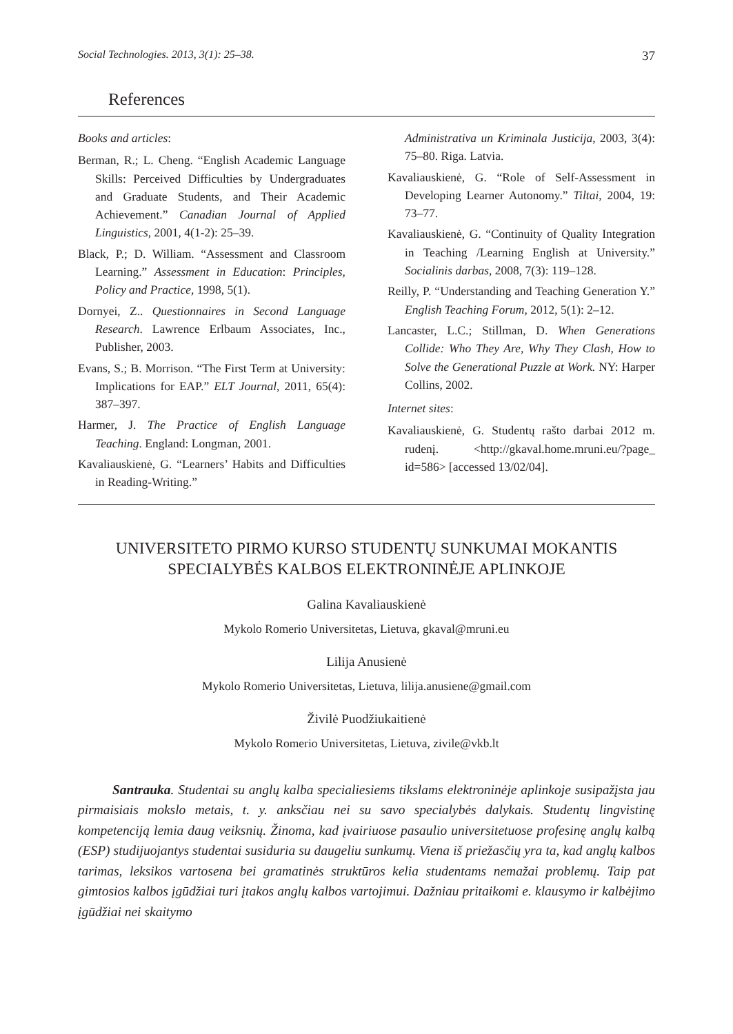Social Technologies. 2013, 3(1): 25–38. 37
References
Books and articles:
Berman, R.; L. Cheng. “English Academic Language Skills: Perceived Difficulties by Undergraduates and Graduate Students, and Their Academic Achievement.” Canadian Journal of Applied Linguistics, 2001, 4(1-2): 25–39.
Black, P.; D. William. “Assessment and Classroom Learning.” Assessment in Education: Principles, Policy and Practice, 1998, 5(1).
Dornyei, Z.. Questionnaires in Second Language Research. Lawrence Erlbaum Associates, Inc., Publisher, 2003.
Evans, S.; B. Morrison. “The First Term at University: Implications for EAP.” ELT Journal, 2011, 65(4): 387–397.
Harmer, J. The Practice of English Language Teaching. England: Longman, 2001.
Kavaliauskienė, G. “Learners’ Habits and Difficulties in Reading-Writing.”
Administrativa un Kriminala Justicija, 2003, 3(4): 75–80. Riga. Latvia.
Kavaliauskienė, G. “Role of Self-Assessment in Developing Learner Autonomy.” Tiltai, 2004, 19: 73–77.
Kavaliauskienė, G. “Continuity of Quality Integration in Teaching /Learning English at University.” Socialinis darbas, 2008, 7(3): 119–128.
Reilly, P. “Understanding and Teaching Generation Y.” English Teaching Forum, 2012, 5(1): 2–12.
Lancaster, L.C.; Stillman, D. When Generations Collide: Who They Are, Why They Clash, How to Solve the Generational Puzzle at Work. NY: Harper Collins, 2002.
Internet sites:
Kavaliauskienė, G. Studentų rašto darbai 2012 m. rudenį. <http://gkaval.home.mruni.eu/?page_ id=586> [accessed 13/02/04].
UNIVERSITETO PIRMO KURSO STUDENTŲ SUNKUMAI MOKANTIS
SPECIALYBĖS KALBOS ELEKTRONINĖJE APLINKOJE
Galina Kavaliauskienė
Mykolo Romerio Universitetas, Lietuva, gkaval@mruni.eu
Lilija Anusienė
Mykolo Romerio Universitetas, Lietuva, lilija.anusiene@gmail.com
Živilė Puodžiukaitienė
Mykolo Romerio Universitetas, Lietuva, zivile@vkb.lt
Santrauka. Studentai su anglų kalba specialiesiems tikslams elektroninėje aplinkoje susipažįsta jau pirmaisiais mokslo metais, t. y. anksčiau nei su savo specialybės dalykais. Studentų lingvistinę kompetenciją lemia daug veiksnių. Žinoma, kad įvairiuose pasaulio universitetuose profesinę anglų kalbą (ESP) studijuojantys studentai susiduria su daugeliu sunkumų. Viena iš priežasčių yra ta, kad anglų kalbos tarimas, leksikos vartosena bei gramatinės struktūros kelia studentams nemažai problemų. Taip pat gimtosios kalbos įgūdžiai turi įtakos anglų kalbos vartojimui. Dažniau pritaikomi e. klausymo ir kalbėjimo įgūdžiai nei skaitymo